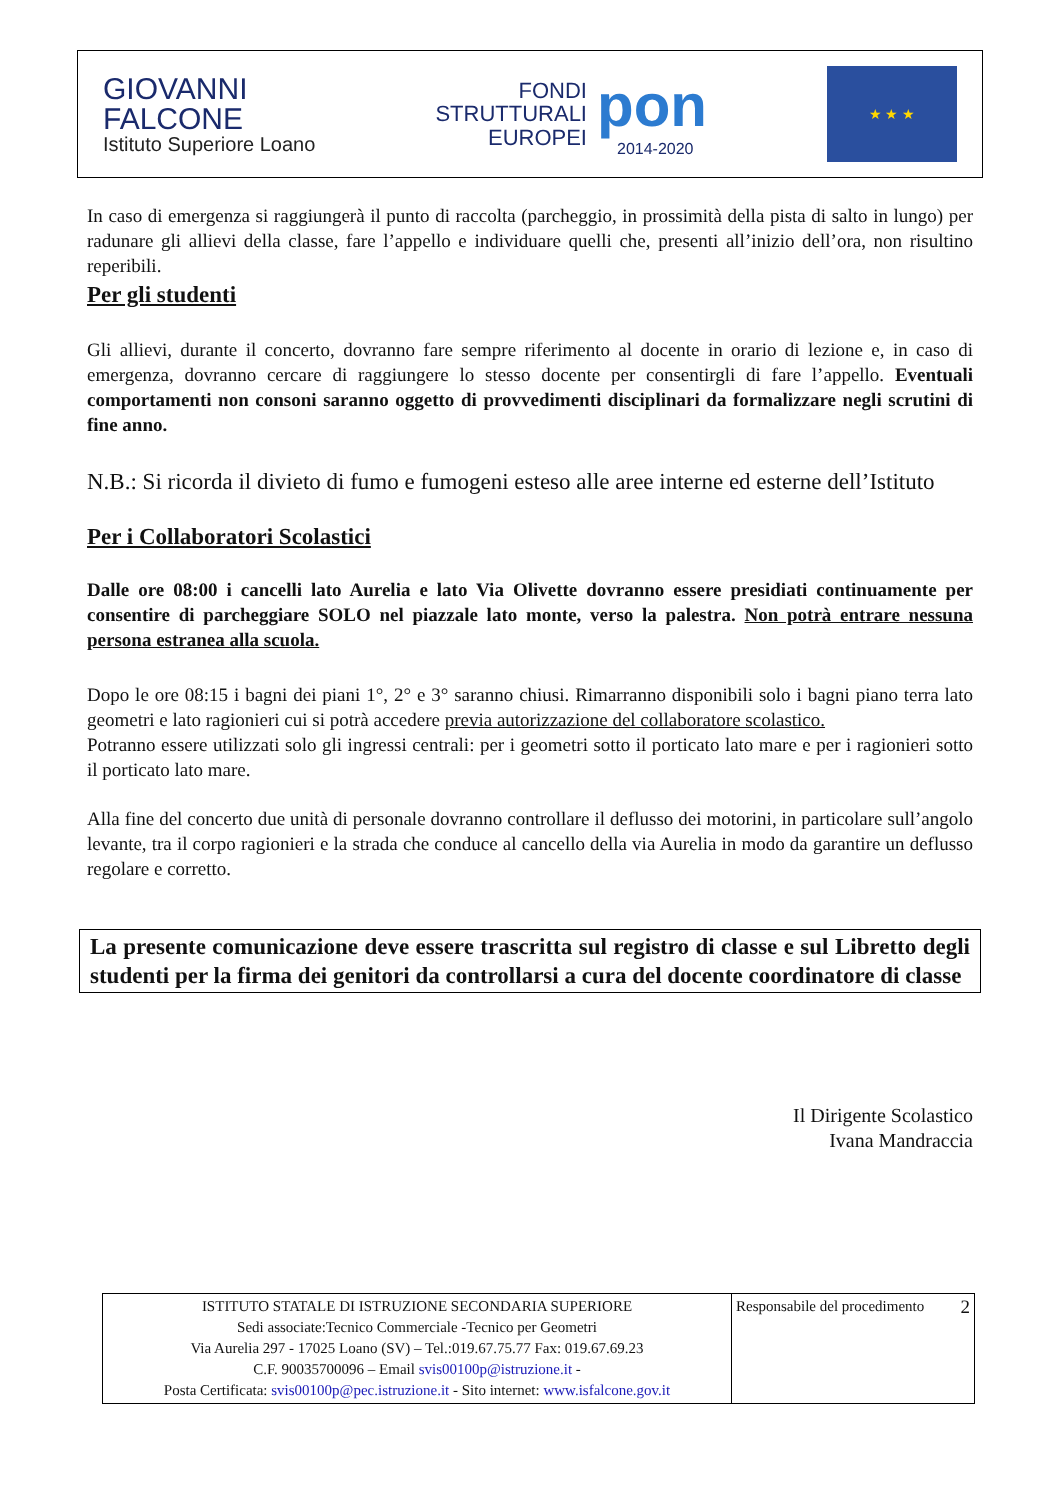GIOVANNI
FALCONE
Istituto Superiore Loano
FONDI
STRUTTURALI
EUROPEI
pon
2014-2020
★ ★ ★
In caso di emergenza si raggiungerà il punto di raccolta (parcheggio, in prossimità della pista di salto in lungo) per radunare gli allievi della classe, fare l’appello e individuare quelli che, presenti all’inizio dell’ora, non risultino reperibili.
Per gli studenti
Gli allievi, durante il concerto, dovranno fare sempre riferimento al docente in orario di lezione e, in caso di emergenza, dovranno cercare di raggiungere lo stesso docente per consentirgli di fare l’appello. Eventuali comportamenti non consoni saranno oggetto di provvedimenti disciplinari da formalizzare negli scrutini di fine anno.
N.B.: Si ricorda il divieto di fumo e fumogeni esteso alle aree interne ed esterne dell’Istituto
Per i Collaboratori Scolastici
Dalle ore 08:00 i cancelli lato Aurelia e lato Via Olivette dovranno essere presidiati continuamente per consentire di parcheggiare SOLO nel piazzale lato monte, verso la palestra. Non potrà entrare nessuna persona estranea alla scuola.
Dopo le ore 08:15 i bagni dei piani 1°, 2° e 3° saranno chiusi. Rimarranno disponibili solo i bagni piano terra lato geometri e lato ragionieri cui si potrà accedere previa autorizzazione del collaboratore scolastico.
Potranno essere utilizzati solo gli ingressi centrali: per i geometri sotto il porticato lato mare e per i ragionieri sotto il porticato lato mare.
Alla fine del concerto due unità di personale dovranno controllare il deflusso dei motorini, in particolare sull’angolo levante, tra il corpo ragionieri e la strada che conduce al cancello della via Aurelia in modo da garantire un deflusso regolare e corretto.
La presente comunicazione deve essere trascritta sul registro di classe e sul Libretto degli studenti per la firma dei genitori da controllarsi a cura del docente coordinatore di classe
Il Dirigente Scolastico
Ivana Mandraccia
| ISTITUTO STATALE DI ISTRUZIONE SECONDARIA SUPERIORE Sedi associate:Tecnico Commerciale -Tecnico per Geometri Via Aurelia 297 - 17025 Loano (SV) – Tel.:019.67.75.77 Fax: 019.67.69.23 C.F. 90035700096 – Email svis00100p@istruzione.it - Posta Certificata: svis00100p@pec.istruzione.it - Sito internet: www.isfalcone.gov.it | Responsabile del procedimento 2 |